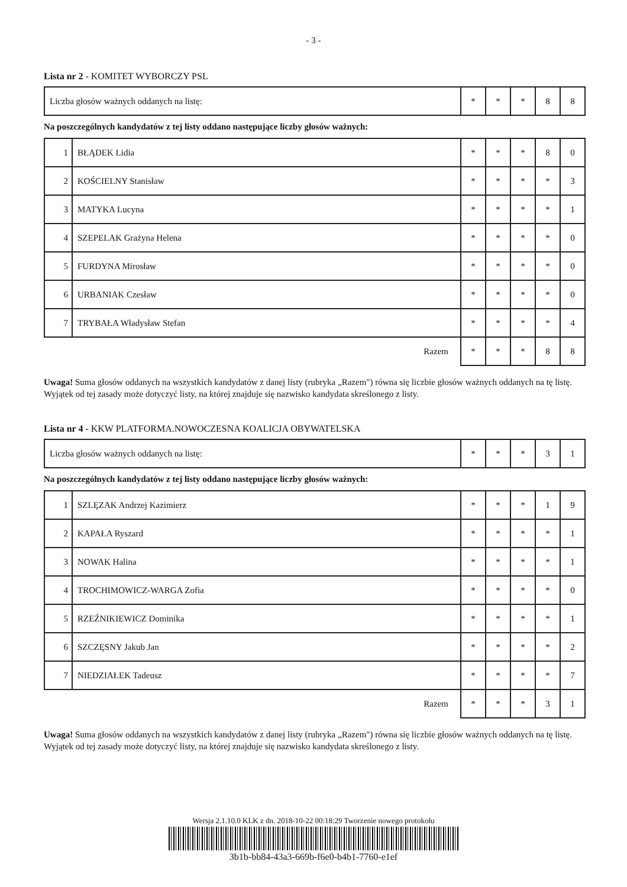- 3 -
Lista nr 2 - KOMITET WYBORCZY PSL
| Liczba głosów ważnych oddanych na listę: | * | * | * | 8 | 8 |
Na poszczególnych kandydatów z tej listy oddano następujące liczby głosów ważnych:
| 1 | BŁĄDEK Lidia | * | * | * | 8 | 0 |
| 2 | KOŚCIELNY Stanisław | * | * | * | * | 3 |
| 3 | MATYKA Lucyna | * | * | * | * | 1 |
| 4 | SZEPELAK Grażyna Helena | * | * | * | * | 0 |
| 5 | FURDYNA Mirosław | * | * | * | * | 0 |
| 6 | URBANIAK Czesław | * | * | * | * | 0 |
| 7 | TRYBAŁA Władysław Stefan | * | * | * | * | 4 |
| | Razem | * | * | * | 8 | 8 |
Uwaga! Suma głosów oddanych na wszystkich kandydatów z danej listy (rubryka „Razem") równa się liczbie głosów ważnych oddanych na tę listę. Wyjątek od tej zasady może dotyczyć listy, na której znajduje się nazwisko kandydata skreślonego z listy.
Lista nr 4 - KKW PLATFORMA.NOWOCZESNA KOALICJA OBYWATELSKA
| Liczba głosów ważnych oddanych na listę: | * | * | * | 3 | 1 |
Na poszczególnych kandydatów z tej listy oddano następujące liczby głosów ważnych:
| 1 | SZLĘZAK Andrzej Kazimierz | * | * | * | 1 | 9 |
| 2 | KAPAŁA Ryszard | * | * | * | * | 1 |
| 3 | NOWAK Halina | * | * | * | * | 1 |
| 4 | TROCHIMOWICZ-WARGA Zofia | * | * | * | * | 0 |
| 5 | RZEŹNIKIEWICZ Dominika | * | * | * | * | 1 |
| 6 | SZCZĘSNY Jakub Jan | * | * | * | * | 2 |
| 7 | NIEDZIAŁEK Tadeusz | * | * | * | * | 7 |
| | Razem | * | * | * | 3 | 1 |
Uwaga! Suma głosów oddanych na wszystkich kandydatów z danej listy (rubryka „Razem") równa się liczbie głosów ważnych oddanych na tę listę. Wyjątek od tej zasady może dotyczyć listy, na której znajduje się nazwisko kandydata skreślonego z listy.
Wersja 2.1.10.0 KLK z dn. 2018-10-22 00:18:29 Tworzenie nowego protokołu
3b1b-bb84-43a3-669b-f6e0-b4b1-7760-e1ef